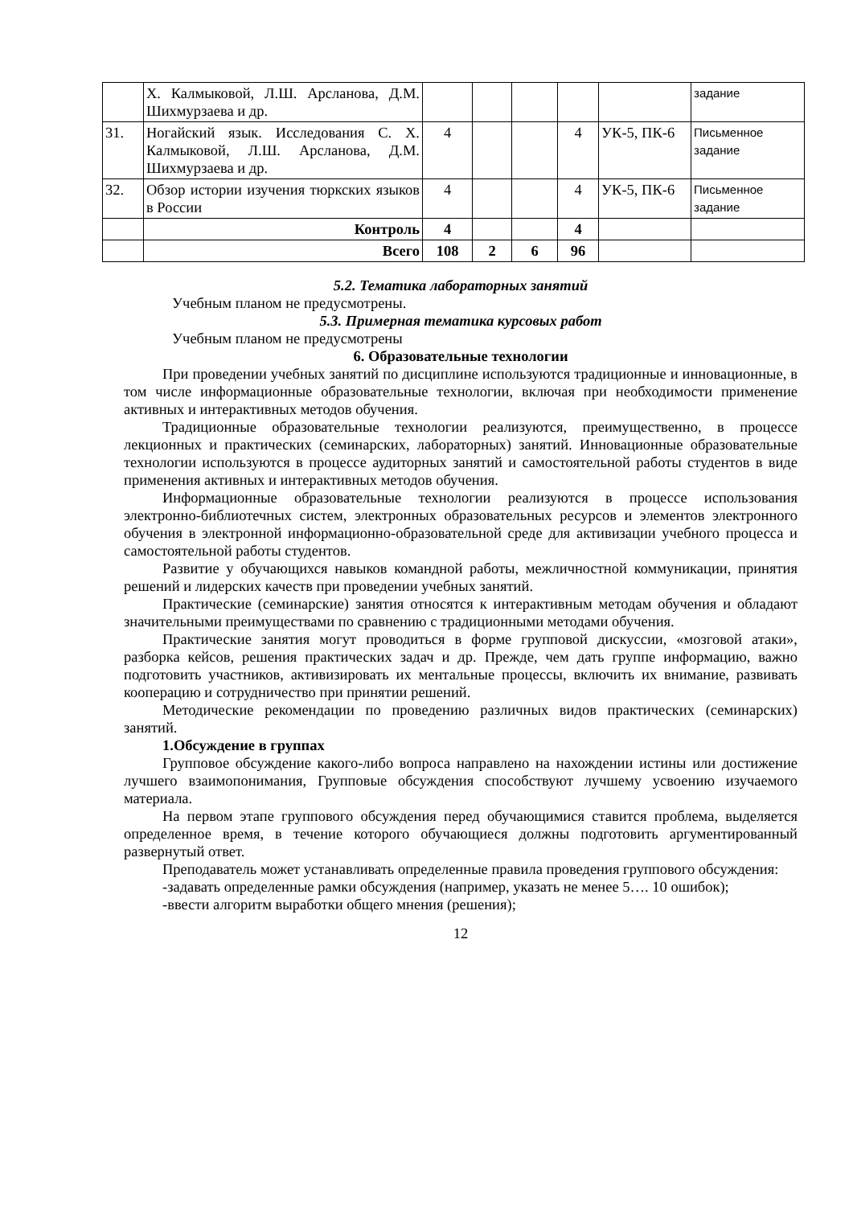| | Х. Калмыковой, Л.Ш. Арсланова, Д.М. Шихмурзаева и др. | | | | | | задание |
| 31. | Ногайский язык. Исследования С. Х. Калмыковой, Л.Ш. Арсланова, Д.М. Шихмурзаева и др. | 4 | | | 4 | УК-5, ПК-6 | Письменное задание |
| 32. | Обзор истории изучения тюркских языков в России | 4 | | | 4 | УК-5, ПК-6 | Письменное задание |
| | Контроль | 4 | | | 4 | | |
| | Всего | 108 | 2 | 6 | 96 | | |
5.2. Тематика лабораторных занятий
Учебным планом не предусмотрены.
5.3. Примерная тематика курсовых работ
Учебным планом не предусмотрены
6. Образовательные технологии
При проведении учебных занятий по дисциплине используются традиционные и инновационные, в том числе информационные образовательные технологии, включая при необходимости применение активных и интерактивных методов обучения.
Традиционные образовательные технологии реализуются, преимущественно, в процессе лекционных и практических (семинарских, лабораторных) занятий. Инновационные образовательные технологии используются в процессе аудиторных занятий и самостоятельной работы студентов в виде применения активных и интерактивных методов обучения.
Информационные образовательные технологии реализуются в процессе использования электронно-библиотечных систем, электронных образовательных ресурсов и элементов электронного обучения в электронной информационно-образовательной среде для активизации учебного процесса и самостоятельной работы студентов.
Развитие у обучающихся навыков командной работы, межличностной коммуникации, принятия решений и лидерских качеств при проведении учебных занятий.
Практические (семинарские) занятия относятся к интерактивным методам обучения и обладают значительными преимуществами по сравнению с традиционными методами обучения.
Практические занятия могут проводиться в форме групповой дискуссии, «мозговой атаки», разборка кейсов, решения практических задач и др. Прежде, чем дать группе информацию, важно подготовить участников, активизировать их ментальные процессы, включить их внимание, развивать кооперацию и сотрудничество при принятии решений.
Методические рекомендации по проведению различных видов практических (семинарских) занятий.
1.Обсуждение в группах
Групповое обсуждение какого-либо вопроса направлено на нахождении истины или достижение лучшего взаимопонимания, Групповые обсуждения способствуют лучшему усвоению изучаемого материала.
На первом этапе группового обсуждения перед обучающимися ставится проблема, выделяется определенное время, в течение которого обучающиеся должны подготовить аргументированный развернутый ответ.
Преподаватель может устанавливать определенные правила проведения группового обсуждения:
-задавать определенные рамки обсуждения (например, указать не менее 5…. 10 ошибок);
-ввести алгоритм выработки общего мнения (решения);
12